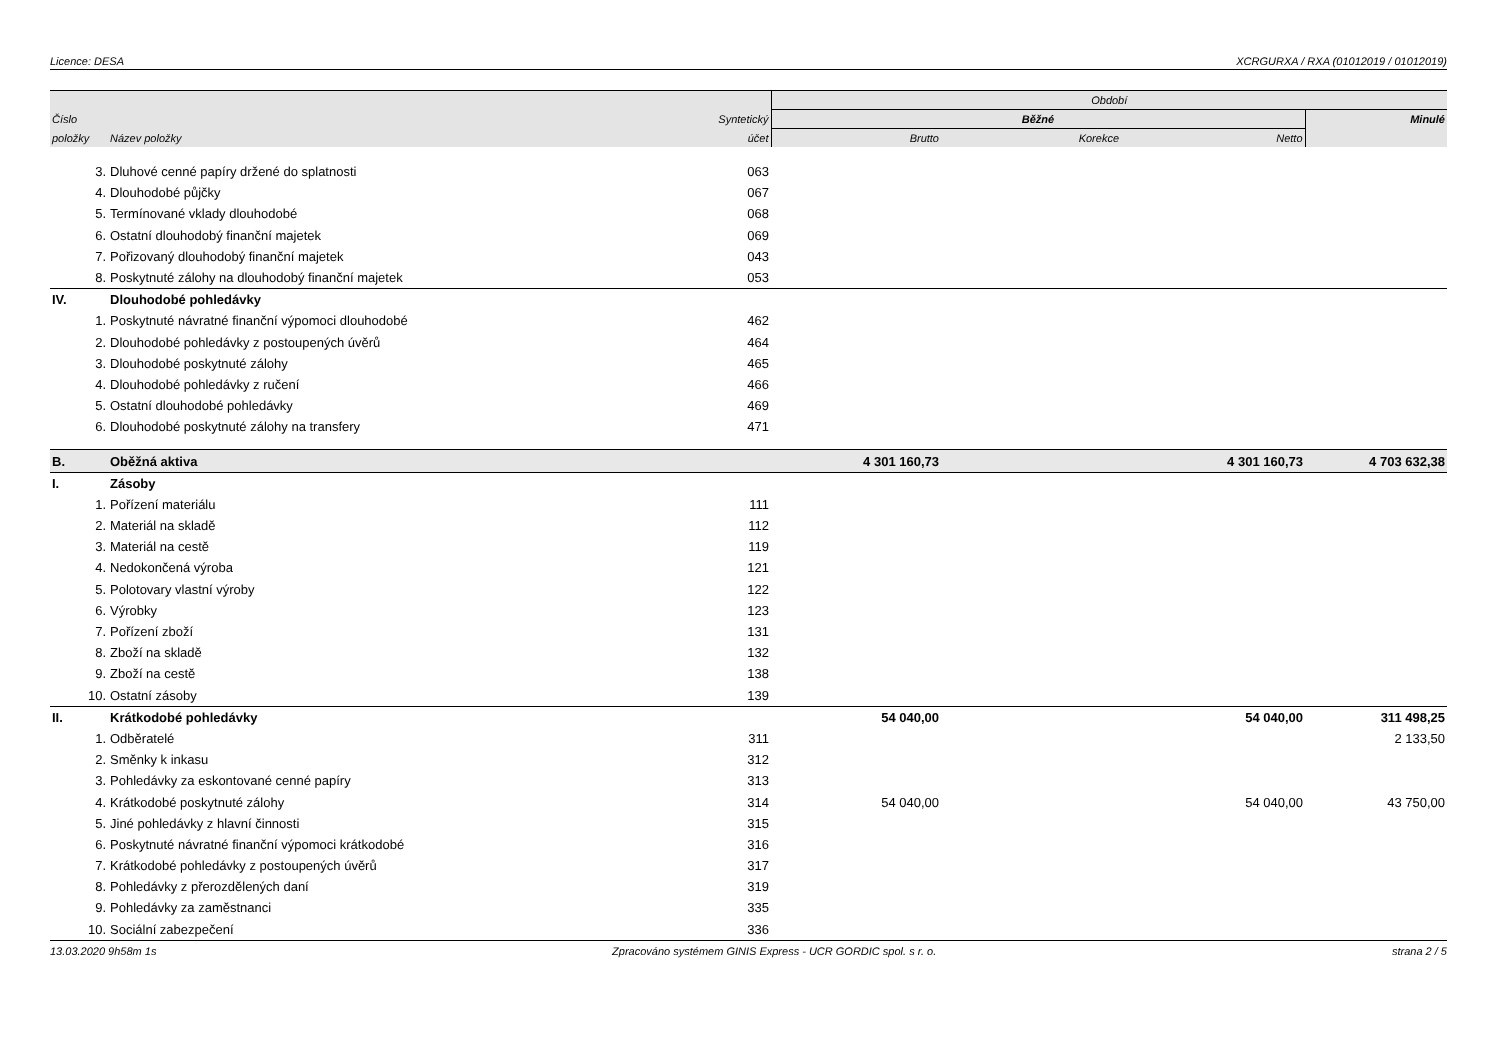Licence: DESA XCRGURXA / RXA (01012019 / 01012019)
| | | | Období | | | |
| --- | --- | --- | --- | --- | --- | --- |
| Číslo | | Syntetický | Běžné | | | Minulé |
| položky | Název položky | účet | Brutto | Korekce | Netto | |
| 3. | Dluhové cenné papíry držené do splatnosti | 063 | | | | |
| 4. | Dlouhodobé půjčky | 067 | | | | |
| 5. | Termínované vklady dlouhodobé | 068 | | | | |
| 6. | Ostatní dlouhodobý finanční majetek | 069 | | | | |
| 7. | Pořizovaný dlouhodobý finanční majetek | 043 | | | | |
| 8. | Poskytnuté zálohy na dlouhodobý finanční majetek | 053 | | | | |
| IV. | Dlouhodobé pohledávky | | | | | |
| 1. | Poskytnuté návratné finanční výpomoci dlouhodobé | 462 | | | | |
| 2. | Dlouhodobé pohledávky z postoupených úvěrů | 464 | | | | |
| 3. | Dlouhodobé poskytnuté zálohy | 465 | | | | |
| 4. | Dlouhodobé pohledávky z ručení | 466 | | | | |
| 5. | Ostatní dlouhodobé pohledávky | 469 | | | | |
| 6. | Dlouhodobé poskytnuté zálohy na transfery | 471 | | | | |
| B. | Oběžná aktiva | | 4 301 160,73 | | 4 301 160,73 | 4 703 632,38 |
| I. | Zásoby | | | | | |
| 1. | Pořízení materiálu | 111 | | | | |
| 2. | Materiál na skladě | 112 | | | | |
| 3. | Materiál na cestě | 119 | | | | |
| 4. | Nedokončená výroba | 121 | | | | |
| 5. | Polotovary vlastní výroby | 122 | | | | |
| 6. | Výrobky | 123 | | | | |
| 7. | Pořízení zboží | 131 | | | | |
| 8. | Zboží na skladě | 132 | | | | |
| 9. | Zboží na cestě | 138 | | | | |
| 10. | Ostatní zásoby | 139 | | | | |
| II. | Krátkodobé pohledávky | | 54 040,00 | | 54 040,00 | 311 498,25 |
| 1. | Odběratelé | 311 | | | | 2 133,50 |
| 2. | Směnky k inkasu | 312 | | | | |
| 3. | Pohledávky za eskontované cenné papíry | 313 | | | | |
| 4. | Krátkodobé poskytnuté zálohy | 314 | 54 040,00 | | 54 040,00 | 43 750,00 |
| 5. | Jiné pohledávky z hlavní činnosti | 315 | | | | |
| 6. | Poskytnuté návratné finanční výpomoci krátkodobé | 316 | | | | |
| 7. | Krátkodobé pohledávky z postoupených úvěrů | 317 | | | | |
| 8. | Pohledávky z přerozdělených daní | 319 | | | | |
| 9. | Pohledávky za zaměstnanci | 335 | | | | |
| 10. | Sociální zabezpečení | 336 | | | | |
13.03.2020 9h58m 1s Zpracováno systémem GINIS Express - UCR GORDIC spol. s r. o. strana 2 / 5